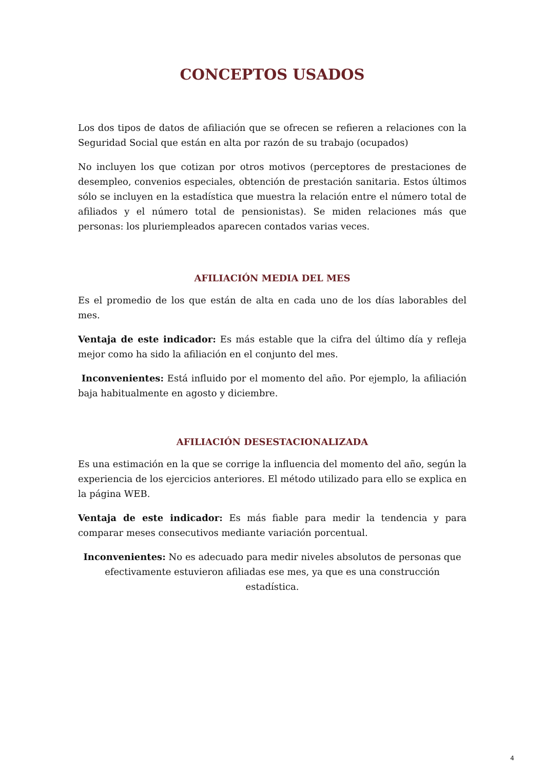CONCEPTOS USADOS
Los dos tipos de datos de afiliación que se ofrecen se refieren a relaciones con la Seguridad Social que están en alta por razón de su trabajo (ocupados)
No incluyen los que cotizan por otros motivos (perceptores de prestaciones de desempleo, convenios especiales, obtención de prestación sanitaria. Estos últimos sólo se incluyen en la estadística que muestra la relación entre el número total de afiliados y el número total de pensionistas). Se miden relaciones más que personas: los pluriempleados aparecen contados varias veces.
AFILIACIÓN MEDIA DEL MES
Es el promedio de los que están de alta en cada uno de los días laborables del mes.
Ventaja de este indicador: Es más estable que la cifra del último día y refleja mejor como ha sido la afiliación en el conjunto del mes.
Inconvenientes: Está influido por el momento del año. Por ejemplo, la afiliación baja habitualmente en agosto y diciembre.
AFILIACIÓN DESESTACIONALIZADA
Es una estimación en la que se corrige la influencia del momento del año, según la experiencia de los ejercicios anteriores. El método utilizado para ello se explica en la página WEB.
Ventaja de este indicador: Es más fiable para medir la tendencia y para comparar meses consecutivos mediante variación porcentual.
Inconvenientes: No es adecuado para medir niveles absolutos de personas que efectivamente estuvieron afiliadas ese mes, ya que es una construcción estadística.
4